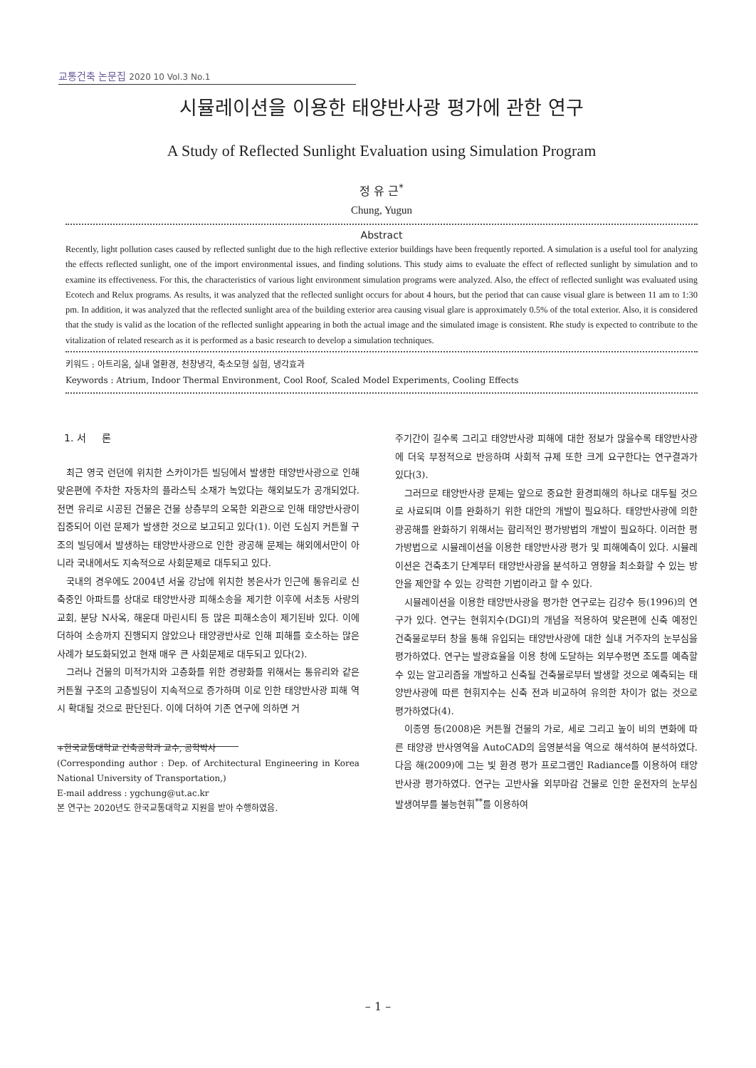교통건축 논문집 2020 10 Vol.3 No.1
시뮬레이션을 이용한 태양반사광 평가에 관한 연구
A Study of Reflected Sunlight Evaluation using Simulation Program
정 유 근<sup>*</sup>
Chung, Yugun
Abstract
Recently, light pollution cases caused by reflected sunlight due to the high reflective exterior buildings have been frequently reported. A simulation is a useful tool for analyzing the effects reflected sunlight, one of the import environmental issues, and finding solutions. This study aims to evaluate the effect of reflected sunlight by simulation and to examine its effectiveness. For this, the characteristics of various light environment simulation programs were analyzed. Also, the effect of reflected sunlight was evaluated using Ecotech and Relux programs. As results, it was analyzed that the reflected sunlight occurs for about 4 hours, but the period that can cause visual glare is between 11 am to 1:30 pm. In addition, it was analyzed that the reflected sunlight area of the building exterior area causing visual glare is approximately 0.5% of the total exterior. Also, it is considered that the study is valid as the location of the reflected sunlight appearing in both the actual image and the simulated image is consistent. Rhe study is expected to contribute to the vitalization of related research as it is performed as a basic research to develop a simulation techniques.
키워드 : 아트리움, 실내 열환경, 천창냉각, 축소모형 실험, 냉각효과
Keywords : Atrium, Indoor Thermal Environment, Cool Roof, Scaled Model Experiments, Cooling Effects
1. 서 론
최근 영국 런던에 위치한 스카이가든 빌딩에서 발생한 태양반사광으로 인해 맞은편에 주차한 자동차의 플라스틱 소재가 녹았다는 해외보도가 공개되었다. 전면 유리로 시공된 건물은 건물 상층부의 오목한 외관으로 인해 태양반사광이 집중되어 이런 문제가 발생한 것으로 보고되고 있다(1). 이런 도심지 커튼월 구조의 빌딩에서 발생하는 태양반사광으로 인한 광공해 문제는 해외에서만이 아니라 국내에서도 지속적으로 사회문제로 대두되고 있다.
국내의 경우에도 2004년 서울 강남에 위치한 봉은사가 인근에 통유리로 신축중인 아파트를 상대로 태양반사광 피해소송을 제기한 이후에 서초동 사랑의 교회, 분당 N사옥, 해운대 마린시티 등 많은 피해소송이 제기된바 있다. 이에 더하여 소송까지 진행되지 않았으나 태양광반사로 인해 피해를 호소하는 많은 사례가 보도화되었고 현재 매우 큰 사회문제로 대두되고 있다(2).
그러나 건물의 미적가치와 고층화를 위한 경량화를 위해서는 통유리와 같은 커튼월 구조의 고층빌딩이 지속적으로 증가하며 이로 인한 태양반사광 피해 역시 확대될 것으로 판단된다. 이에 더하여 기존 연구에 의하면 거
+한국교통대학교 건축공학과 교수, 공학박사
(Corresponding author : Dep. of Architectural Engineering in Korea National University of Transportation,)
E-mail address : ygchung@ut.ac.kr
본 연구는 2020년도 한국교통대학교 지원을 받아 수행하였음.
주기간이 길수록 그리고 태양반사광 피해에 대한 정보가 많을수록 태양반사광에 더욱 부정적으로 반응하며 사회적 규제 또한 크게 요구한다는 연구결과가 있다(3).
그러므로 태양반사광 문제는 앞으로 중요한 환경피해의 하나로 대두될 것으로 사료되며 이를 완화하기 위한 대안의 개발이 필요하다. 태양반사광에 의한 광공해를 완화하기 위해서는 합리적인 평가방법의 개발이 필요하다. 이러한 평가방법으로 시뮬레이션을 이용한 태양반사광 평가 및 피해예측이 있다. 시뮬레이션은 건축초기 단계부터 태양반사광을 분석하고 영향을 최소화할 수 있는 방안을 제안할 수 있는 강력한 기법이라고 할 수 있다.
시뮬레이션을 이용한 태양반사광을 평가한 연구로는 김강수 등(1996)의 연구가 있다. 연구는 현휘지수(DGI)의 개념을 적용하여 맞은편에 신축 예정인 건축물로부터 창을 통해 유입되는 태양반사광에 대한 실내 거주자의 눈부심을 평가하였다. 연구는 발광효율을 이용 창에 도달하는 외부수평면 조도를 예측할 수 있는 알고리즘을 개발하고 신축될 건축물로부터 발생할 것으로 예측되는 태양반사광에 따른 현휘지수는 신축 전과 비교하여 유의한 차이가 없는 것으로 평가하였다(4).
이종영 등(2008)은 커튼월 건물의 가로, 세로 그리고 높이 비의 변화에 따른 태양광 반사영역을 AutoCAD의 음영분석을 역으로 해석하여 분석하였다. 다음 해(2009)에 그는 빛 환경 평가 프로그램인 Radiance를 이용하여 태양반사광 평가하였다. 연구는 고반사율 외부마감 건물로 인한 운전자의 눈부심 발생여부를 불능현휘<sup>**</sup>를 이용하여
– 1 –